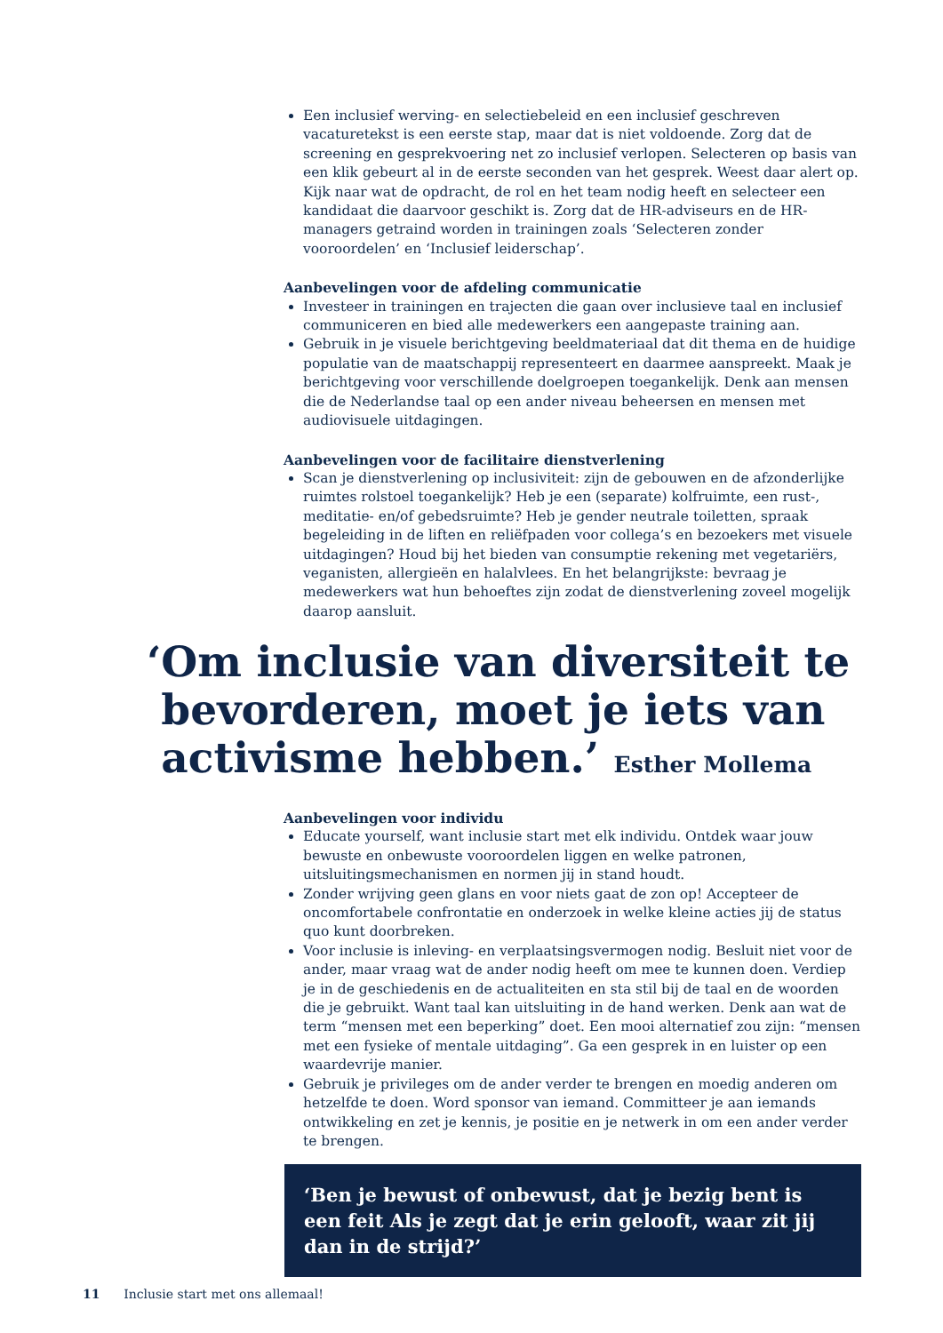Een inclusief werving- en selectiebeleid en een inclusief geschreven vacaturetekst is een eerste stap, maar dat is niet voldoende. Zorg dat de screening en gesprekvoering net zo inclusief verlopen. Selecteren op basis van een klik gebeurt al in de eerste seconden van het gesprek. Weest daar alert op. Kijk naar wat de opdracht, de rol en het team nodig heeft en selecteer een kandidaat die daarvoor geschikt is. Zorg dat de HR-adviseurs en de HR-managers getraind worden in trainingen zoals ‘Selecteren zonder vooroordelen’ en ‘Inclusief leiderschap’.
Aanbevelingen voor de afdeling communicatie
Investeer in trainingen en trajecten die gaan over inclusieve taal en inclusief communiceren en bied alle medewerkers een aangepaste training aan.
Gebruik in je visuele berichtgeving beeldmateriaal dat dit thema en de huidige populatie van de maatschappij representeert en daarmee aanspreekt. Maak je berichtgeving voor verschillende doelgroepen toegankelijk. Denk aan mensen die de Nederlandse taal op een ander niveau beheersen en mensen met audiovisuele uitdagingen.
Aanbevelingen voor de facilitaire dienstverlening
Scan je dienstverlening op inclusiviteit: zijn de gebouwen en de afzonderlijke ruimtes rolstoel toegankelijk? Heb je een (separate) kolfruimte, een rust-, meditatie- en/of gebedsruimte? Heb je gender neutrale toiletten, spraak begeleiding in de liften en reliëfpaden voor collega’s en bezoekers met visuele uitdagingen? Houd bij het bieden van consumptie rekening met vegetariërs, veganisten, allergieën en halalvlees. En het belangrijkste: bevraag je medewerkers wat hun behoeftes zijn zodat de dienstverlening zoveel mogelijk daarop aansluit.
‘Om inclusie van diversiteit te
bevorderen, moet je iets van
activisme hebben.’ Esther Mollema
Aanbevelingen voor individu
Educate yourself, want inclusie start met elk individu. Ontdek waar jouw bewuste en onbewuste vooroordelen liggen en welke patronen, uitsluitingsmechanismen en normen jij in stand houdt.
Zonder wrijving geen glans en voor niets gaat de zon op! Accepteer de oncomfortabele confrontatie en onderzoek in welke kleine acties jij de status quo kunt doorbreken.
Voor inclusie is inleving- en verplaatsingsvermogen nodig. Besluit niet voor de ander, maar vraag wat de ander nodig heeft om mee te kunnen doen. Verdiep je in de geschiedenis en de actualiteiten en sta stil bij de taal en de woorden die je gebruikt. Want taal kan uitsluiting in de hand werken. Denk aan wat de term “mensen met een beperking” doet. Een mooi alternatief zou zijn: “mensen met een fysieke of mentale uitdaging”. Ga een gesprek in en luister op een waardevrije manier.
Gebruik je privileges om de ander verder te brengen en moedig anderen om hetzelfde te doen. Word sponsor van iemand. Committeer je aan iemands ontwikkeling en zet je kennis, je positie en je netwerk in om een ander verder te brengen.
‘Ben je bewust of onbewust, dat je bezig bent is een feit Als je zegt dat je erin gelooft, waar zit jij dan in de strijd?’
11 Inclusie start met ons allemaal!